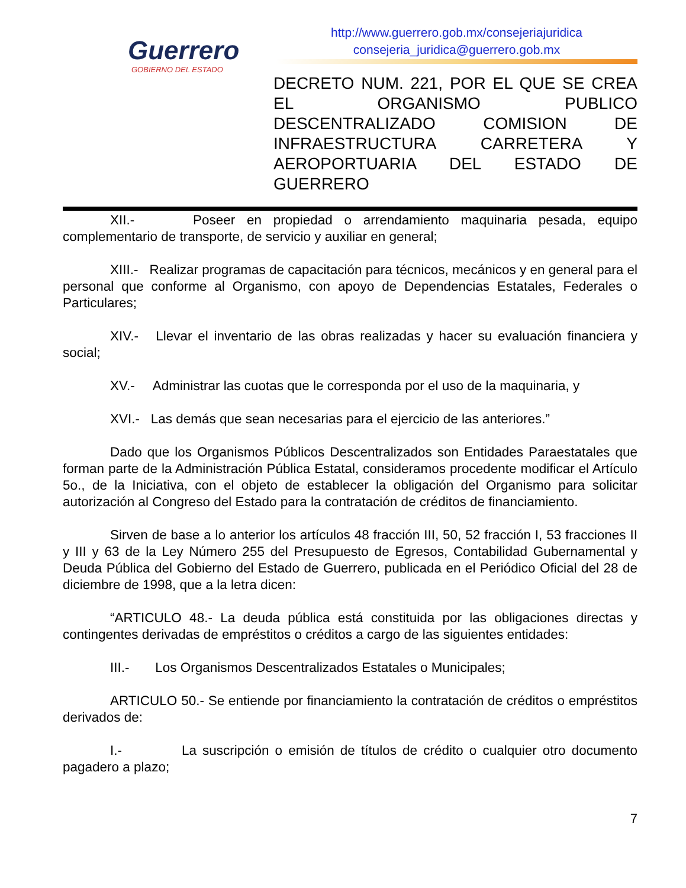Guerrero
GOBIERNO DEL ESTADO
http://www.guerrero.gob.mx/consejeriajuridica
consejeria_juridica@guerrero.gob.mx
DECRETO NUM. 221, POR EL QUE SE CREA EL ORGANISMO PUBLICO DESCENTRALIZADO COMISION DE INFRAESTRUCTURA CARRETERA Y AEROPORTUARIA DEL ESTADO DE GUERRERO
XII.- Poseer en propiedad o arrendamiento maquinaria pesada, equipo complementario de transporte, de servicio y auxiliar en general;
XIII.- Realizar programas de capacitación para técnicos, mecánicos y en general para el personal que conforme al Organismo, con apoyo de Dependencias Estatales, Federales o Particulares;
XIV.- Llevar el inventario de las obras realizadas y hacer su evaluación financiera y social;
XV.- Administrar las cuotas que le corresponda por el uso de la maquinaria, y
XVI.- Las demás que sean necesarias para el ejercicio de las anteriores.”
Dado que los Organismos Públicos Descentralizados son Entidades Paraestatales que forman parte de la Administración Pública Estatal, consideramos procedente modificar el Artículo 5o., de la Iniciativa, con el objeto de establecer la obligación del Organismo para solicitar autorización al Congreso del Estado para la contratación de créditos de financiamiento.
Sirven de base a lo anterior los artículos 48 fracción III, 50, 52 fracción I, 53 fracciones II y III y 63 de la Ley Número 255 del Presupuesto de Egresos, Contabilidad Gubernamental y Deuda Pública del Gobierno del Estado de Guerrero, publicada en el Periódico Oficial del 28 de diciembre de 1998, que a la letra dicen:
“ARTICULO 48.- La deuda pública está constituida por las obligaciones directas y contingentes derivadas de empréstitos o créditos a cargo de las siguientes entidades:
III.- Los Organismos Descentralizados Estatales o Municipales;
ARTICULO 50.- Se entiende por financiamiento la contratación de créditos o empréstitos derivados de:
I.- La suscripción o emisión de títulos de crédito o cualquier otro documento pagadero a plazo;
7